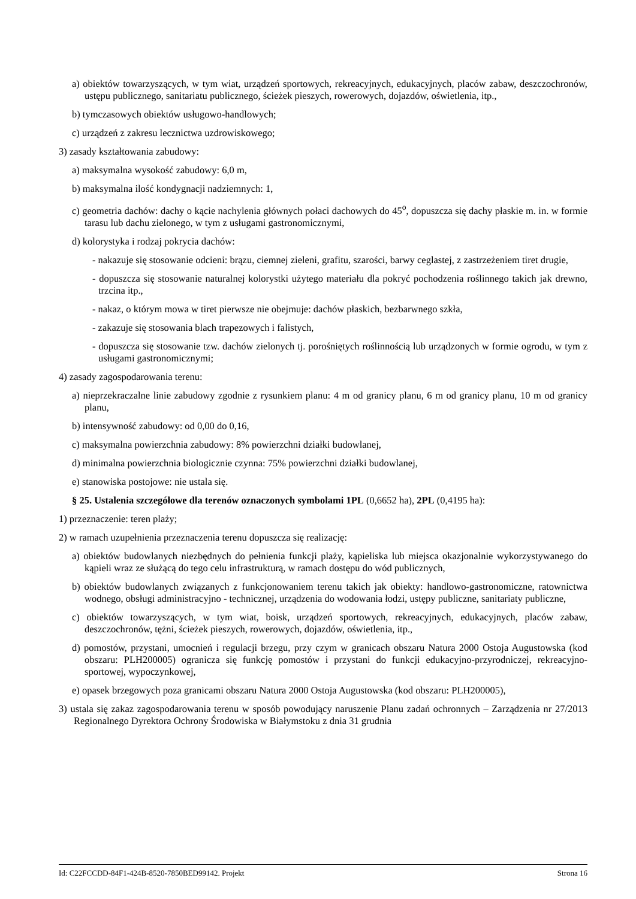a) obiektów towarzyszących, w tym wiat, urządzeń sportowych, rekreacyjnych, edukacyjnych, placów zabaw, deszczochronów, ustępu publicznego, sanitariatu publicznego, ścieżek pieszych, rowerowych, dojazdów, oświetlenia, itp.,
b) tymczasowych obiektów usługowo-handlowych;
c) urządzeń z zakresu lecznictwa uzdrowiskowego;
3) zasady kształtowania zabudowy:
a) maksymalna wysokość zabudowy: 6,0 m,
b) maksymalna ilość kondygnacji nadziemnych: 1,
c) geometria dachów: dachy o kącie nachylenia głównych połaci dachowych do 45<sup>o</sup>, dopuszcza się dachy płaskie m. in. w formie tarasu lub dachu zielonego, w tym z usługami gastronomicznymi,
d) kolorystyka i rodzaj pokrycia dachów:
- nakazuje się stosowanie odcieni: brązu, ciemnej zieleni, grafitu, szarości, barwy ceglastej, z zastrzeżeniem tiret drugie,
- dopuszcza się stosowanie naturalnej kolorystki użytego materiału dla pokryć pochodzenia roślinnego takich jak drewno, trzcina itp.,
- nakaz, o którym mowa w tiret pierwsze nie obejmuje: dachów płaskich, bezbarwnego szkła,
- zakazuje się stosowania blach trapezowych i falistych,
- dopuszcza się stosowanie tzw. dachów zielonych tj. porośniętych roślinnością lub urządzonych w formie ogrodu, w tym z usługami gastronomicznymi;
4) zasady zagospodarowania terenu:
a) nieprzekraczalne linie zabudowy zgodnie z rysunkiem planu: 4 m od granicy planu, 6 m od granicy planu, 10 m od granicy planu,
b) intensywność zabudowy: od 0,00 do 0,16,
c) maksymalna powierzchnia zabudowy: 8% powierzchni działki budowlanej,
d) minimalna powierzchnia biologicznie czynna: 75% powierzchni działki budowlanej,
e) stanowiska postojowe: nie ustala się.
§ 25. Ustalenia szczegółowe dla terenów oznaczonych symbolami 1PL (0,6652 ha), 2PL (0,4195 ha):
1) przeznaczenie: teren plaży;
2) w ramach uzupełnienia przeznaczenia terenu dopuszcza się realizację:
a) obiektów budowlanych niezbędnych do pełnienia funkcji plaży, kąpieliska lub miejsca okazjonalnie wykorzystywanego do kąpieli wraz ze służącą do tego celu infrastrukturą, w ramach dostępu do wód publicznych,
b) obiektów budowlanych związanych z funkcjonowaniem terenu takich jak obiekty: handlowo-gastronomiczne, ratownictwa wodnego, obsługi administracyjno - technicznej, urządzenia do wodowania łodzi, ustępy publiczne, sanitariaty publiczne,
c) obiektów towarzyszących, w tym wiat, boisk, urządzeń sportowych, rekreacyjnych, edukacyjnych, placów zabaw, deszczochronów, tężni, ścieżek pieszych, rowerowych, dojazdów, oświetlenia, itp.,
d) pomostów, przystani, umocnień i regulacji brzegu, przy czym w granicach obszaru Natura 2000 Ostoja Augustowska (kod obszaru: PLH200005) ogranicza się funkcję pomostów i przystani do funkcji edukacyjno-przyrodniczej, rekreacyjno-sportowej, wypoczynkowej,
e) opasek brzegowych poza granicami obszaru Natura 2000 Ostoja Augustowska (kod obszaru: PLH200005),
3) ustala się zakaz zagospodarowania terenu w sposób powodujący naruszenie Planu zadań ochronnych – Zarządzenia nr 27/2013 Regionalnego Dyrektora Ochrony Środowiska w Białymstoku z dnia 31 grudnia
Id: C22FCCDD-84F1-424B-8520-7850BED99142. Projekt Strona 16